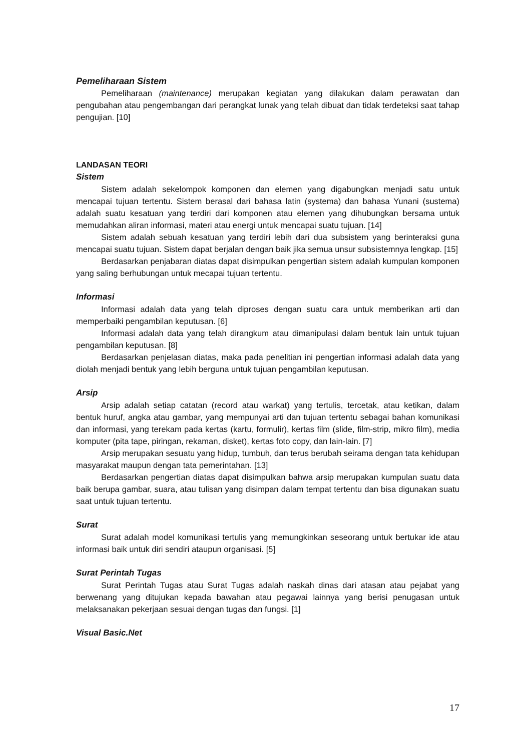Pemeliharaan Sistem
Pemeliharaan (maintenance) merupakan kegiatan yang dilakukan dalam perawatan dan pengubahan atau pengembangan dari perangkat lunak yang telah dibuat dan tidak terdeteksi saat tahap pengujian. [10]
LANDASAN TEORI
Sistem
Sistem adalah sekelompok komponen dan elemen yang digabungkan menjadi satu untuk mencapai tujuan tertentu. Sistem berasal dari bahasa latin (systema) dan bahasa Yunani (sustema) adalah suatu kesatuan yang terdiri dari komponen atau elemen yang dihubungkan bersama untuk memudahkan aliran informasi, materi atau energi untuk mencapai suatu tujuan. [14]
Sistem adalah sebuah kesatuan yang terdiri lebih dari dua subsistem yang berinteraksi guna mencapai suatu tujuan. Sistem dapat berjalan dengan baik jika semua unsur subsistemnya lengkap. [15]
Berdasarkan penjabaran diatas dapat disimpulkan pengertian sistem adalah kumpulan komponen yang saling berhubungan untuk mecapai tujuan tertentu.
Informasi
Informasi adalah data yang telah diproses dengan suatu cara untuk memberikan arti dan memperbaiki pengambilan keputusan. [6]
Informasi adalah data yang telah dirangkum atau dimanipulasi dalam bentuk lain untuk tujuan pengambilan keputusan. [8]
Berdasarkan penjelasan diatas, maka pada penelitian ini pengertian informasi adalah data yang diolah menjadi bentuk yang lebih berguna untuk tujuan pengambilan keputusan.
Arsip
Arsip adalah setiap catatan (record atau warkat) yang tertulis, tercetak, atau ketikan, dalam bentuk huruf, angka atau gambar, yang mempunyai arti dan tujuan tertentu sebagai bahan komunikasi dan informasi, yang terekam pada kertas (kartu, formulir), kertas film (slide, film-strip, mikro film), media komputer (pita tape, piringan, rekaman, disket), kertas foto copy, dan lain-lain. [7]
Arsip merupakan sesuatu yang hidup, tumbuh, dan terus berubah seirama dengan tata kehidupan masyarakat maupun dengan tata pemerintahan. [13]
Berdasarkan pengertian diatas dapat disimpulkan bahwa arsip merupakan kumpulan suatu data baik berupa gambar, suara, atau tulisan yang disimpan dalam tempat tertentu dan bisa digunakan suatu saat untuk tujuan tertentu.
Surat
Surat adalah model komunikasi tertulis yang memungkinkan seseorang untuk bertukar ide atau informasi baik untuk diri sendiri ataupun organisasi. [5]
Surat Perintah Tugas
Surat Perintah Tugas atau Surat Tugas adalah naskah dinas dari atasan atau pejabat yang berwenang yang ditujukan kepada bawahan atau pegawai lainnya yang berisi penugasan untuk melaksanakan pekerjaan sesuai dengan tugas dan fungsi. [1]
Visual Basic.Net
17